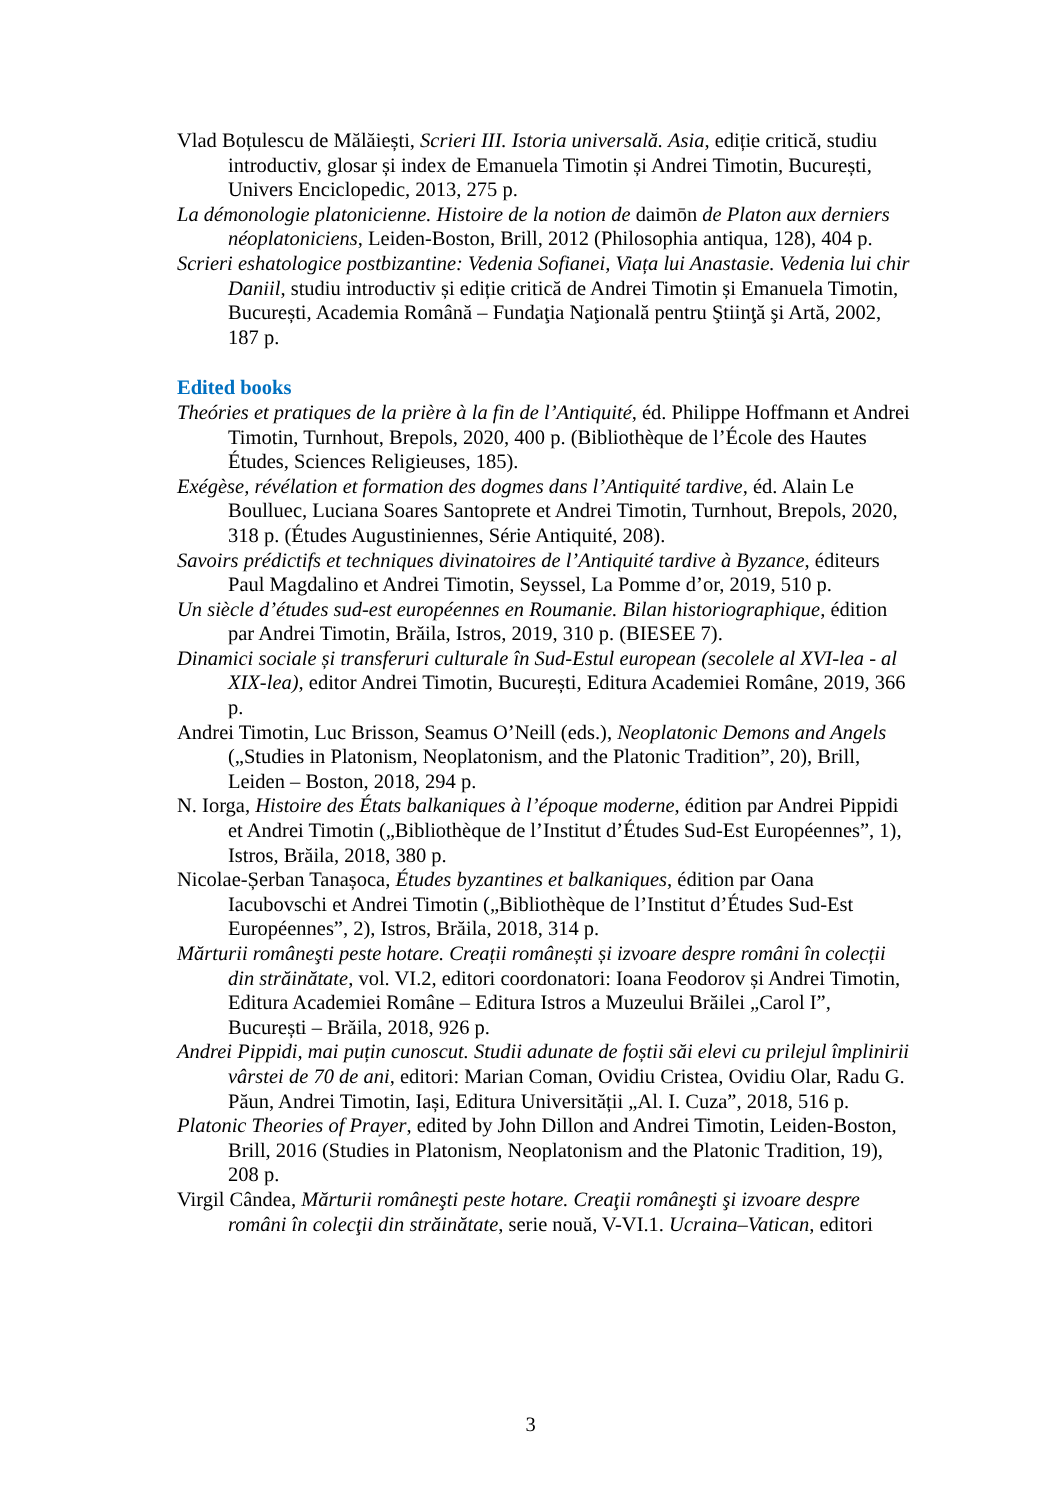Vlad Boțulescu de Mălăiești, Scrieri III. Istoria universală. Asia, ediție critică, studiu introductiv, glosar și index de Emanuela Timotin și Andrei Timotin, București, Univers Enciclopedic, 2013, 275 p.
La démonologie platonicienne. Histoire de la notion de daimōn de Platon aux derniers néoplatoniciens, Leiden-Boston, Brill, 2012 (Philosophia antiqua, 128), 404 p.
Scrieri eshatologice postbizantine: Vedenia Sofianei, Viața lui Anastasie. Vedenia lui chir Daniil, studiu introductiv și ediție critică de Andrei Timotin și Emanuela Timotin, București, Academia Română – Fundaţia Naţională pentru Ştiinţă şi Artă, 2002, 187 p.
Edited books
Theóries et pratiques de la prière à la fin de l’Antiquité, éd. Philippe Hoffmann et Andrei Timotin, Turnhout, Brepols, 2020, 400 p. (Bibliothèque de l’École des Hautes Études, Sciences Religieuses, 185).
Exégèse, révélation et formation des dogmes dans l’Antiquité tardive, éd. Alain Le Boulluec, Luciana Soares Santoprete et Andrei Timotin, Turnhout, Brepols, 2020, 318 p. (Études Augustiniennes, Série Antiquité, 208).
Savoirs prédictifs et techniques divinatoires de l’Antiquité tardive à Byzance, éditeurs Paul Magdalino et Andrei Timotin, Seyssel, La Pomme d’or, 2019, 510 p.
Un siècle d’études sud-est européennes en Roumanie. Bilan historiographique, édition par Andrei Timotin, Brăila, Istros, 2019, 310 p. (BIESEE 7).
Dinamici sociale și transferuri culturale în Sud-Estul european (secolele al XVI-lea - al XIX-lea), editor Andrei Timotin, București, Editura Academiei Române, 2019, 366 p.
Andrei Timotin, Luc Brisson, Seamus O’Neill (eds.), Neoplatonic Demons and Angels („Studies in Platonism, Neoplatonism, and the Platonic Tradition”, 20), Brill, Leiden – Boston, 2018, 294 p.
N. Iorga, Histoire des États balkaniques à l’époque moderne, édition par Andrei Pippidi et Andrei Timotin („Bibliothèque de l’Institut d’Études Sud-Est Européennes”, 1), Istros, Brăila, 2018, 380 p.
Nicolae-Șerban Tanașoca, Études byzantines et balkaniques, édition par Oana Iacubovschi et Andrei Timotin („Bibliothèque de l’Institut d’Études Sud-Est Européennes”, 2), Istros, Brăila, 2018, 314 p.
Mărturii româneşti peste hotare. Creații românești și izvoare despre români în colecții din străinătate, vol. VI.2, editori coordonatori: Ioana Feodorov și Andrei Timotin, Editura Academiei Române – Editura Istros a Muzeului Brăilei „Carol I”, București – Brăila, 2018, 926 p.
Andrei Pippidi, mai puțin cunoscut. Studii adunate de foștii săi elevi cu prilejul împlinirii vârstei de 70 de ani, editori: Marian Coman, Ovidiu Cristea, Ovidiu Olar, Radu G. Păun, Andrei Timotin, Iași, Editura Universității „Al. I. Cuza”, 2018, 516 p.
Platonic Theories of Prayer, edited by John Dillon and Andrei Timotin, Leiden-Boston, Brill, 2016 (Studies in Platonism, Neoplatonism and the Platonic Tradition, 19), 208 p.
Virgil Cândea, Mărturii româneşti peste hotare. Creaţii româneşti şi izvoare despre români în colecţii din străinătate, serie nouă, V-VI.1. Ucraina–Vatican, editori
3